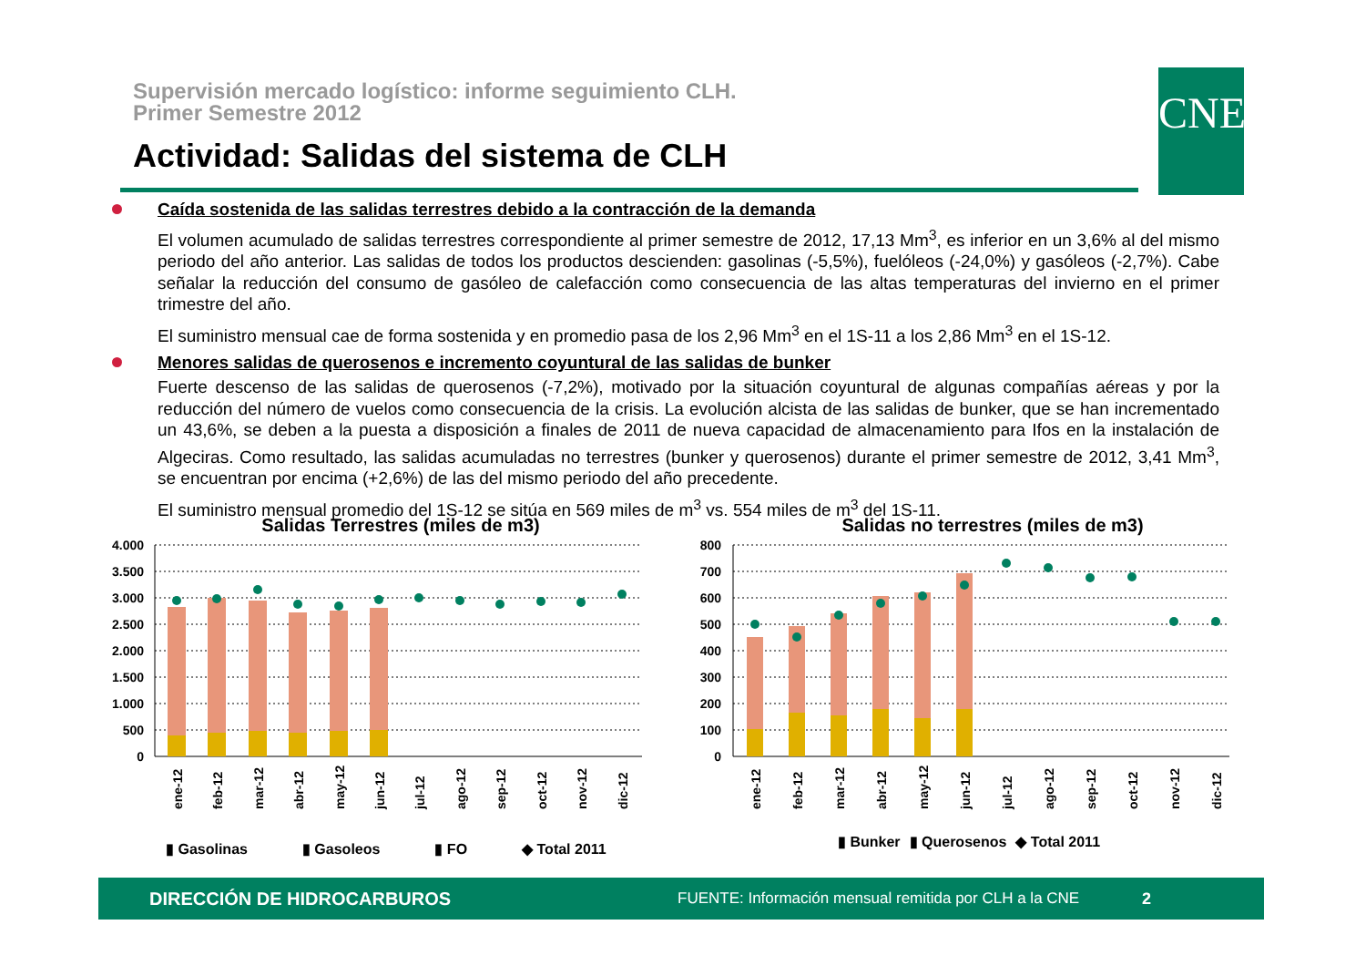Supervisión mercado logístico: informe seguimiento CLH.
Primer Semestre 2012
Actividad: Salidas del sistema de CLH
CNE
Caída sostenida de las salidas terrestres debido a la contracción de la demanda
El volumen acumulado de salidas terrestres correspondiente al primer semestre de 2012, 17,13 Mm<sup>3</sup>, es inferior en un 3,6% al del mismo periodo del año anterior. Las salidas de todos los productos descienden: gasolinas (-5,5%), fuelóleos (-24,0%) y gasóleos (-2,7%). Cabe señalar la reducción del consumo de gasóleo de calefacción como consecuencia de las altas temperaturas del invierno en el primer trimestre del año.
El suministro mensual cae de forma sostenida y en promedio pasa de los 2,96 Mm<sup>3</sup> en el 1S-11 a los 2,86 Mm<sup>3</sup> en el 1S-12.
Menores salidas de querosenos e incremento coyuntural de las salidas de bunker
Fuerte descenso de las salidas de querosenos (-7,2%), motivado por la situación coyuntural de algunas compañías aéreas y por la reducción del número de vuelos como consecuencia de la crisis. La evolución alcista de las salidas de bunker, que se han incrementado un 43,6%, se deben a la puesta a disposición a finales de 2011 de nueva capacidad de almacenamiento para Ifos en la instalación de Algeciras. Como resultado, las salidas acumuladas no terrestres (bunker y querosenos) durante el primer semestre de 2012, 3,41 Mm<sup>3</sup>, se encuentran por encima (+2,6%) de las del mismo periodo del año precedente.
El suministro mensual promedio del 1S-12 se sitúa en 569 miles de m<sup>3</sup> vs. 554 miles de m<sup>3</sup> del 1S-11.
Salidas Terrestres (miles de m3)
4.000
3.500
3.000
2.500
2.000
1.500
1.000
500
0
ene-12
feb-12
mar-12
abr-12
may-12
jun-12
jul-12
ago-12
sep-12
oct-12
nov-12
dic-12
▮ Gasolinas ▮ Gasoleos ▮ FO ◆ Total 2011
Salidas no terrestres (miles de m3)
800
700
600
500
400
300
200
100
0
ene-12
feb-12
mar-12
abr-12
may-12
jun-12
jul-12
ago-12
sep-12
oct-12
nov-12
dic-12
▮ Bunker ▮ Querosenos ◆ Total 2011
DIRECCIÓN DE HIDROCARBUROS FUENTE: Información mensual remitida por CLH a la CNE 2